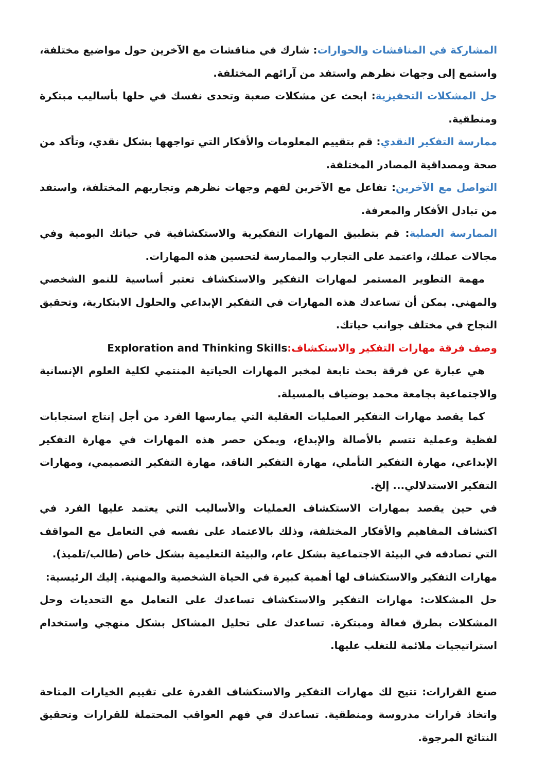المشاركة في المناقشات والحوارات: شارك في مناقشات مع الآخرين حول مواضيع مختلفة، واستمع إلى وجهات نظرهم واستفد من آرائهم المختلفة.
حل المشكلات التحفيزية: ابحث عن مشكلات صعبة وتحدى نفسك في حلها بأساليب مبتكرة ومنطقية.
ممارسة التفكير النقدي: قم بتقييم المعلومات والأفكار التي تواجهها بشكل نقدي، وتأكد من صحة ومصداقية المصادر المختلفة.
التواصل مع الآخرين: تفاعل مع الآخرين لفهم وجهات نظرهم وتجاربهم المختلفة، واستفد من تبادل الأفكار والمعرفة.
الممارسة العملية: قم بتطبيق المهارات التفكيرية والاستكشافية في حياتك اليومية وفي مجالات عملك، واعتمد على التجارب والممارسة لتحسين هذه المهارات.
مهمة التطوير المستمر لمهارات التفكير والاستكشاف تعتبر أساسية للنمو الشخصي والمهني. يمكن أن تساعدك هذه المهارات في التفكير الإبداعي والحلول الابتكارية، وتحقيق النجاح في مختلف جوانب حياتك.
وصف فرقة مهارات التفكير والاستكشاف: Exploration and Thinking Skills
هي عبارة عن فرقة بحث تابعة لمخبر المهارات الحياتية المنتمي لكلية العلوم الإنسانية والاجتماعية بجامعة محمد بوضياف بالمسيلة.
كما يقصد مهارات التفكير العمليات العقلية التي يمارسها الفرد من أجل إنتاج استجابات لفظية وعملية تتسم بالأصالة والإبداع، ويمكن حصر هذه المهارات في مهارة التفكير الإبداعي، مهارة التفكير التأملي، مهارة التفكير الناقد، مهارة التفكير التصميمي، ومهارات التفكير الاستدلالي... إلخ.
في حين يقصد بمهارات الاستكشاف العمليات والأساليب التي يعتمد عليها الفرد في اكتشاف المفاهيم والأفكار المختلفة، وذلك بالاعتماد على نفسه في التعامل مع المواقف التي تصادفه في البيئة الاجتماعية بشكل عام، والبيئة التعليمية بشكل خاص (طالب/تلميذ).
مهارات التفكير والاستكشاف لها أهمية كبيرة في الحياة الشخصية والمهنية. إليك الرئيسية:
حل المشكلات: مهارات التفكير والاستكشاف تساعدك على التعامل مع التحديات وحل المشكلات بطرق فعالة ومبتكرة. تساعدك على تحليل المشاكل بشكل منهجي واستخدام استراتيجيات ملائمة للتغلب عليها.
صنع القرارات: تتيح لك مهارات التفكير والاستكشاف القدرة على تقييم الخيارات المتاحة واتخاذ قرارات مدروسة ومنطقية. تساعدك في فهم العواقب المحتملة للقرارات وتحقيق النتائج المرجوة.